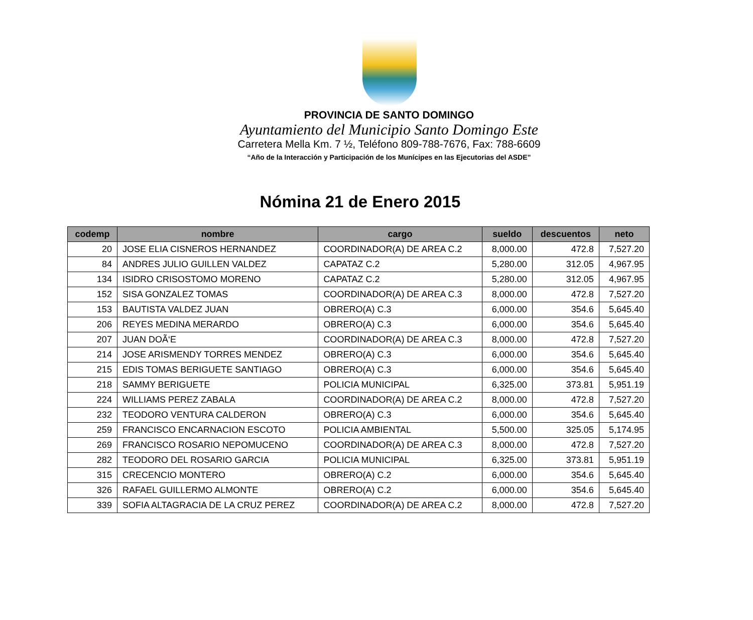PROVINCIA DE SANTO DOMINGO
Ayuntamiento del Municipio Santo Domingo Este
Carretera Mella Km. 7 ½, Teléfono 809-788-7676, Fax: 788-6609
“Año de la Interacción y Participación de los Munícipes en las Ejecutorias del ASDE”
Nómina 21 de Enero 2015
| codemp | nombre | cargo | sueldo | descuentos | neto |
| --- | --- | --- | --- | --- | --- |
| 20 | JOSE ELIA CISNEROS HERNANDEZ | COORDINADOR(A) DE AREA C.2 | 8,000.00 | 472.8 | 7,527.20 |
| 84 | ANDRES JULIO GUILLEN VALDEZ | CAPATAZ C.2 | 5,280.00 | 312.05 | 4,967.95 |
| 134 | ISIDRO CRISOSTOMO MORENO | CAPATAZ C.2 | 5,280.00 | 312.05 | 4,967.95 |
| 152 | SISA GONZALEZ TOMAS | COORDINADOR(A) DE AREA C.3 | 8,000.00 | 472.8 | 7,527.20 |
| 153 | BAUTISTA VALDEZ JUAN | OBRERO(A) C.3 | 6,000.00 | 354.6 | 5,645.40 |
| 206 | REYES MEDINA MERARDO | OBRERO(A) C.3 | 6,000.00 | 354.6 | 5,645.40 |
| 207 | JUAN DOÃ‘E | COORDINADOR(A) DE AREA C.3 | 8,000.00 | 472.8 | 7,527.20 |
| 214 | JOSE ARISMENDY TORRES MENDEZ | OBRERO(A) C.3 | 6,000.00 | 354.6 | 5,645.40 |
| 215 | EDIS TOMAS BERIGUETE SANTIAGO | OBRERO(A) C.3 | 6,000.00 | 354.6 | 5,645.40 |
| 218 | SAMMY BERIGUETE | POLICIA MUNICIPAL | 6,325.00 | 373.81 | 5,951.19 |
| 224 | WILLIAMS PEREZ ZABALA | COORDINADOR(A) DE AREA C.2 | 8,000.00 | 472.8 | 7,527.20 |
| 232 | TEODORO VENTURA CALDERON | OBRERO(A) C.3 | 6,000.00 | 354.6 | 5,645.40 |
| 259 | FRANCISCO ENCARNACION ESCOTO | POLICIA AMBIENTAL | 5,500.00 | 325.05 | 5,174.95 |
| 269 | FRANCISCO ROSARIO NEPOMUCENO | COORDINADOR(A) DE AREA C.3 | 8,000.00 | 472.8 | 7,527.20 |
| 282 | TEODORO DEL ROSARIO GARCIA | POLICIA MUNICIPAL | 6,325.00 | 373.81 | 5,951.19 |
| 315 | CRECENCIO MONTERO | OBRERO(A) C.2 | 6,000.00 | 354.6 | 5,645.40 |
| 326 | RAFAEL GUILLERMO ALMONTE | OBRERO(A) C.2 | 6,000.00 | 354.6 | 5,645.40 |
| 339 | SOFIA ALTAGRACIA DE LA CRUZ PEREZ | COORDINADOR(A) DE AREA C.2 | 8,000.00 | 472.8 | 7,527.20 |